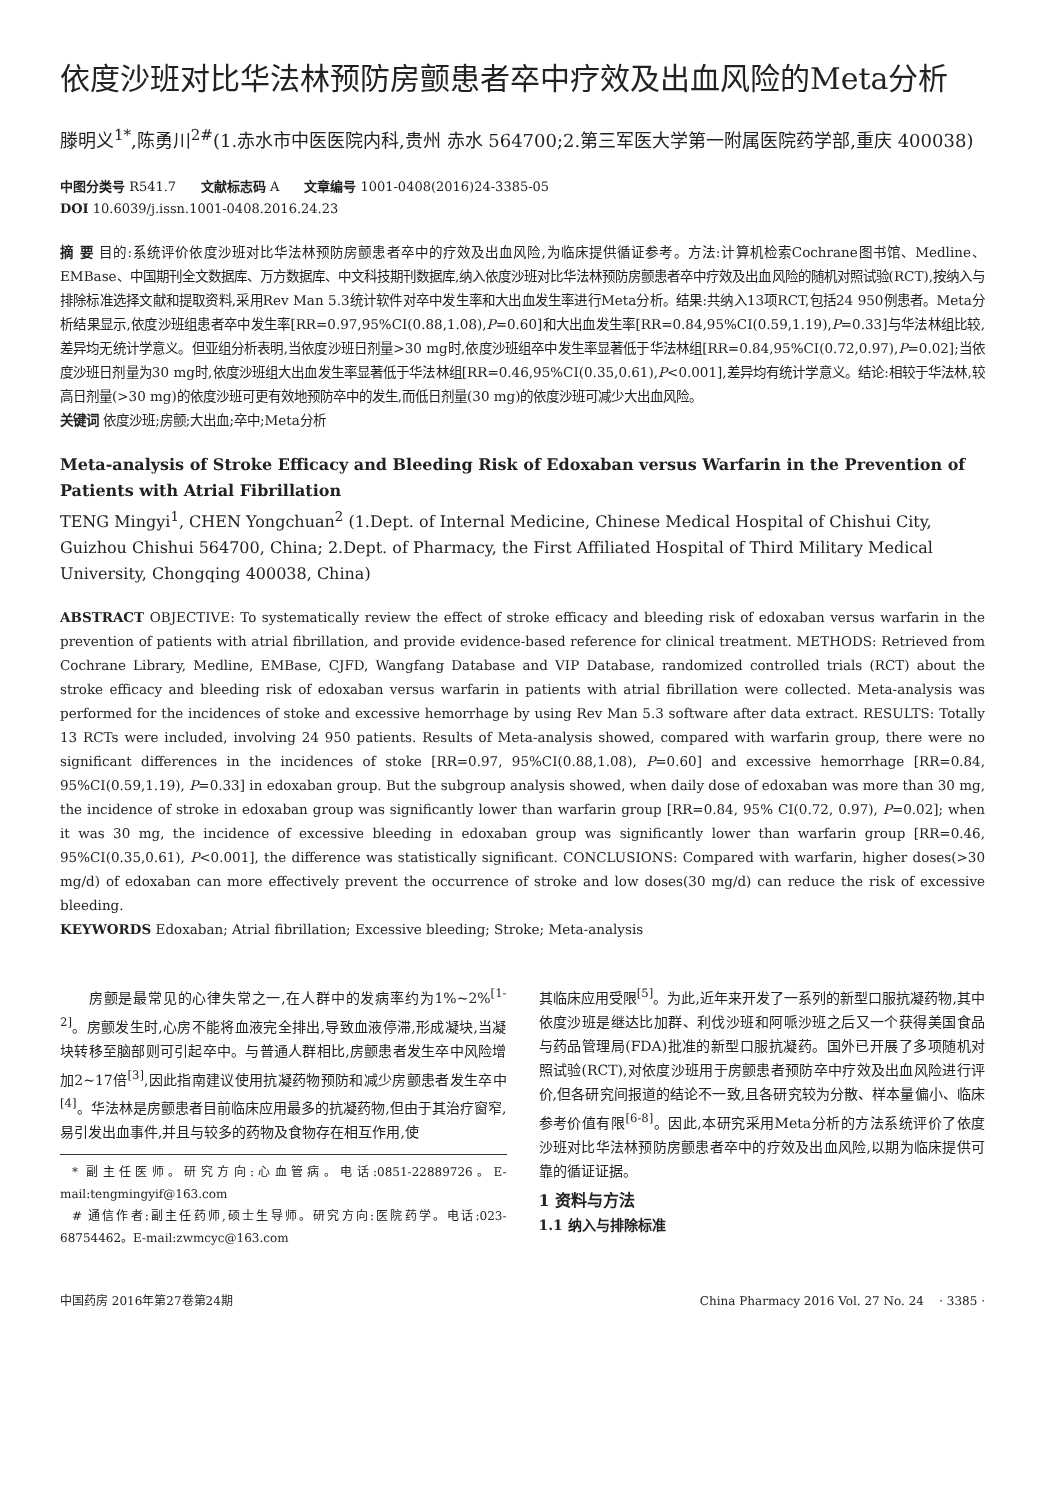依度沙班对比华法林预防房颤患者卒中疗效及出血风险的Meta分析
滕明义<sup>1*</sup>,陈勇川<sup>2#</sup>(1.赤水市中医医院内科,贵州 赤水 564700;2.第三军医大学第一附属医院药学部,重庆 400038)
中图分类号 R541.7 文献标志码 A 文章编号 1001-0408(2016)24-3385-05
DOI 10.6039/j.issn.1001-0408.2016.24.23
摘 要 目的:系统评价依度沙班对比华法林预防房颤患者卒中的疗效及出血风险,为临床提供循证参考。方法:计算机检索Cochrane图书馆、Medline、EMBase、中国期刊全文数据库、万方数据库、中文科技期刊数据库,纳入依度沙班对比华法林预防房颤患者卒中疗效及出血风险的随机对照试验(RCT),按纳入与排除标准选择文献和提取资料,采用Rev Man 5.3统计软件对卒中发生率和大出血发生率进行Meta分析。结果:共纳入13项RCT,包括24 950例患者。Meta分析结果显示,依度沙班组患者卒中发生率[RR=0.97,95%CI(0.88,1.08),P=0.60]和大出血发生率[RR=0.84,95%CI(0.59,1.19),P=0.33]与华法林组比较,差异均无统计学意义。但亚组分析表明,当依度沙班日剂量>30 mg时,依度沙班组卒中发生率显著低于华法林组[RR=0.84,95%CI(0.72,0.97),P=0.02];当依度沙班日剂量为30 mg时,依度沙班组大出血发生率显著低于华法林组[RR=0.46,95%CI(0.35,0.61),P<0.001],差异均有统计学意义。结论:相较于华法林,较高日剂量(>30 mg)的依度沙班可更有效地预防卒中的发生,而低日剂量(30 mg)的依度沙班可减少大出血风险。
关键词 依度沙班;房颤;大出血;卒中;Meta分析
Meta-analysis of Stroke Efficacy and Bleeding Risk of Edoxaban versus Warfarin in the Prevention of Patients with Atrial Fibrillation
TENG Mingyi<sup>1</sup>, CHEN Yongchuan<sup>2</sup> (1.Dept. of Internal Medicine, Chinese Medical Hospital of Chishui City, Guizhou Chishui 564700, China; 2.Dept. of Pharmacy, the First Affiliated Hospital of Third Military Medical University, Chongqing 400038, China)
ABSTRACT OBJECTIVE: To systematically review the effect of stroke efficacy and bleeding risk of edoxaban versus warfarin in the prevention of patients with atrial fibrillation, and provide evidence-based reference for clinical treatment. METHODS: Retrieved from Cochrane Library, Medline, EMBase, CJFD, Wangfang Database and VIP Database, randomized controlled trials (RCT) about the stroke efficacy and bleeding risk of edoxaban versus warfarin in patients with atrial fibrillation were collected. Meta-analysis was performed for the incidences of stoke and excessive hemorrhage by using Rev Man 5.3 software after data extract. RESULTS: Totally 13 RCTs were included, involving 24 950 patients. Results of Meta-analysis showed, compared with warfarin group, there were no significant differences in the incidences of stoke [RR=0.97, 95%CI(0.88,1.08), P=0.60] and excessive hemorrhage [RR=0.84, 95%CI(0.59,1.19), P=0.33] in edoxaban group. But the subgroup analysis showed, when daily dose of edoxaban was more than 30 mg, the incidence of stroke in edoxaban group was significantly lower than warfarin group [RR=0.84, 95% CI(0.72, 0.97), P=0.02]; when it was 30 mg, the incidence of excessive bleeding in edoxaban group was significantly lower than warfarin group [RR=0.46, 95%CI(0.35,0.61), P<0.001], the difference was statistically significant. CONCLUSIONS: Compared with warfarin, higher doses(>30 mg/d) of edoxaban can more effectively prevent the occurrence of stroke and low doses(30 mg/d) can reduce the risk of excessive bleeding.
KEYWORDS Edoxaban; Atrial fibrillation; Excessive bleeding; Stroke; Meta-analysis
  房颤是最常见的心律失常之一,在人群中的发病率约为1%~2%<sup>[1-2]</sup>。房颤发生时,心房不能将血液完全排出,导致血液停滞,形成凝块,当凝块转移至脑部则可引起卒中。与普通人群相比,房颤患者发生卒中风险增加2~17倍<sup>[3]</sup>,因此指南建议使用抗凝药物预防和减少房颤患者发生卒中<sup>[4]</sup>。华法林是房颤患者目前临床应用最多的抗凝药物,但由于其治疗窗窄,易引发出血事件,并且与较多的药物及食物存在相互作用,使
 * 副主任医师。研究方向:心血管病。电话:0851-22889726。E-mail:tengmingyif@163.com
 # 通信作者:副主任药师,硕士生导师。研究方向:医院药学。电话:023-68754462。E-mail:zwmcyc@163.com
其临床应用受限<sup>[5]</sup>。为此,近年来开发了一系列的新型口服抗凝药物,其中依度沙班是继达比加群、利伐沙班和阿哌沙班之后又一个获得美国食品与药品管理局(FDA)批准的新型口服抗凝药。国外已开展了多项随机对照试验(RCT),对依度沙班用于房颤患者预防卒中疗效及出血风险进行评价,但各研究间报道的结论不一致,且各研究较为分散、样本量偏小、临床参考价值有限<sup>[6-8]</sup>。因此,本研究采用Meta分析的方法系统评价了依度沙班对比华法林预防房颤患者卒中的疗效及出血风险,以期为临床提供可靠的循证证据。
1 资料与方法
1.1 纳入与排除标准
中国药房 2016年第27卷第24期 China Pharmacy 2016 Vol. 27 No. 24 · 3385 ·